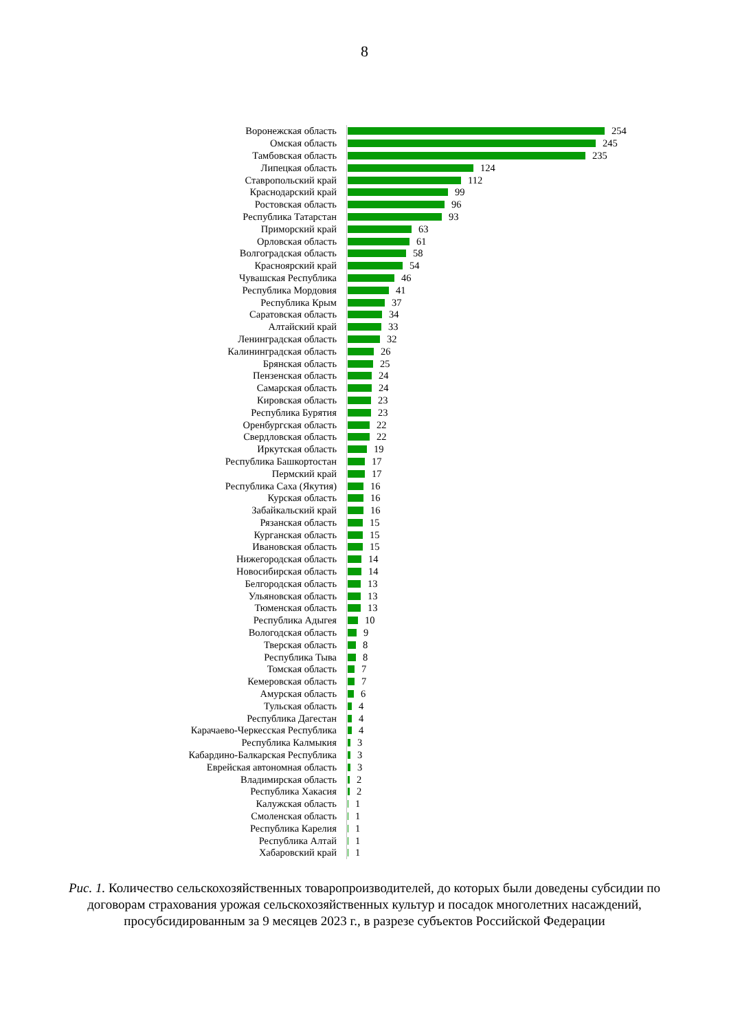8
Воронежская область 254
Омская область 245
Тамбовская область 235
Липецкая область 124
Ставропольский край 112
Краснодарский край 99
Ростовская область 96
Республика Татарстан 93
Приморский край 63
Орловская область 61
Волгоградская область 58
Красноярский край 54
Чувашская Республика 46
Республика Мордовия 41
Республика Крым 37
Саратовская область 34
Алтайский край 33
Ленинградская область 32
Калининградская область 26
Брянская область 25
Пензенская область 24
Самарская область 24
Кировская область 23
Республика Бурятия 23
Оренбургская область 22
Свердловская область 22
Иркутская область 19
Республика Башкортостан 17
Пермский край 17
Республика Саха (Якутия) 16
Курская область 16
Забайкальский край 16
Рязанская область 15
Курганская область 15
Ивановская область 15
Нижегородская область 14
Новосибирская область 14
Белгородская область 13
Ульяновская область 13
Тюменская область 13
Республика Адыгея 10
Вологодская область 9
Тверская область 8
Республика Тыва 8
Томская область 7
Кемеровская область 7
Амурская область 6
Тульская область 4
Республика Дагестан 4
Карачаево-Черкесская Республика 4
Республика Калмыкия 3
Кабардино-Балкарская Республика 3
Еврейская автономная область 3
Владимирская область 2
Республика Хакасия 2
Калужская область 1
Смоленская область 1
Республика Карелия 1
Республика Алтай 1
Хабаровский край 1
Рис. 1. Количество сельскохозяйственных товаропроизводителей, до которых были доведены субсидии по договорам страхования урожая сельскохозяйственных культур и посадок многолетних насаждений, просубсидированным за 9 месяцев 2023 г., в разрезе субъектов Российской Федерации